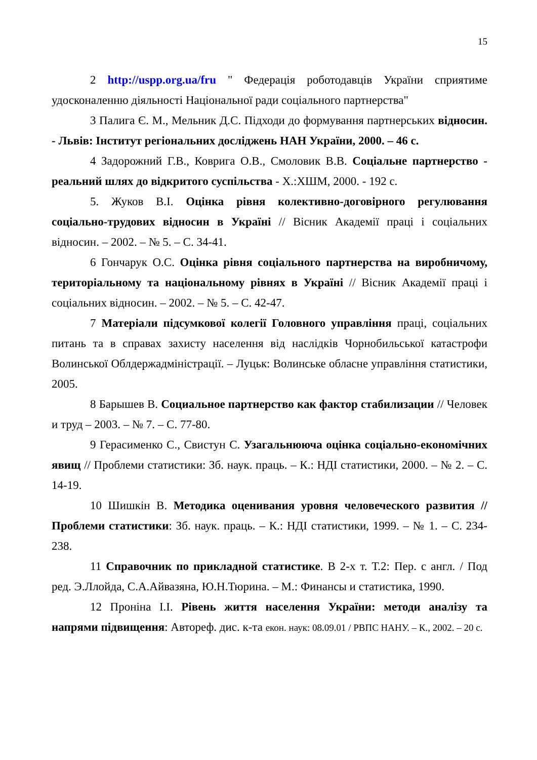15
2 http://uspp.org.ua/fru " Федерація роботодавців України сприятиме удосконаленню діяльності Національної ради соціального партнерства"
3 Палига Є. М., Мельник Д.С. Підходи до формування партнерських відносин. - Львів: Інститут регіональних досліджень НАН України, 2000. – 46 с.
4 Задорожний Г.В., Коврига О.В., Смоловик В.В. Соціальне партнерство - реальний шлях до відкритого суспільства - Х.:ХШМ, 2000. - 192 с.
5. Жуков В.І. Оцінка рівня колективно-договірного регулювання соціально-трудових відносин в Україні // Вісник Академії праці і соціальних відносин. – 2002. – № 5. – С. 34-41.
6 Гончарук О.С. Оцінка рівня соціального партнерства на виробничому, територіальному та національному рівнях в Україні // Вісник Академії праці і соціальних відносин. – 2002. – № 5. – С. 42-47.
7 Матеріали підсумкової колегії Головного управління праці, соціальних питань та в справах захисту населення від наслідків Чорнобильської катастрофи Волинської Облдержадміністрації. – Луцьк: Волинське обласне управління статистики, 2005.
8 Барышев В. Социальное партнерство как фактор стабилизации // Человек и труд – 2003. – № 7. – С. 77-80.
9 Герасименко С., Свистун С. Узагальнююча оцінка соціально-економічних явищ // Проблеми статистики: Зб. наук. праць. – К.: НДІ статистики, 2000. – № 2. – С. 14-19.
10 Шишкін В. Методика оценивания уровня человеческого развития // Проблеми статистики: Зб. наук. праць. – К.: НДІ статистики, 1999. – № 1. – С. 234-238.
11 Справочник по прикладной статистике. В 2-х т. Т.2: Пер. с англ. / Под ред. Э.Ллойда, С.А.Айвазяна, Ю.Н.Тюрина. – М.: Финансы и статистика, 1990.
12 Проніна І.І. Рівень життя населення України: методи аналізу та напрями підвищення: Автореф. дис. к-та екон. наук: 08.09.01 / РВПС НАНУ. – К., 2002. – 20 с.